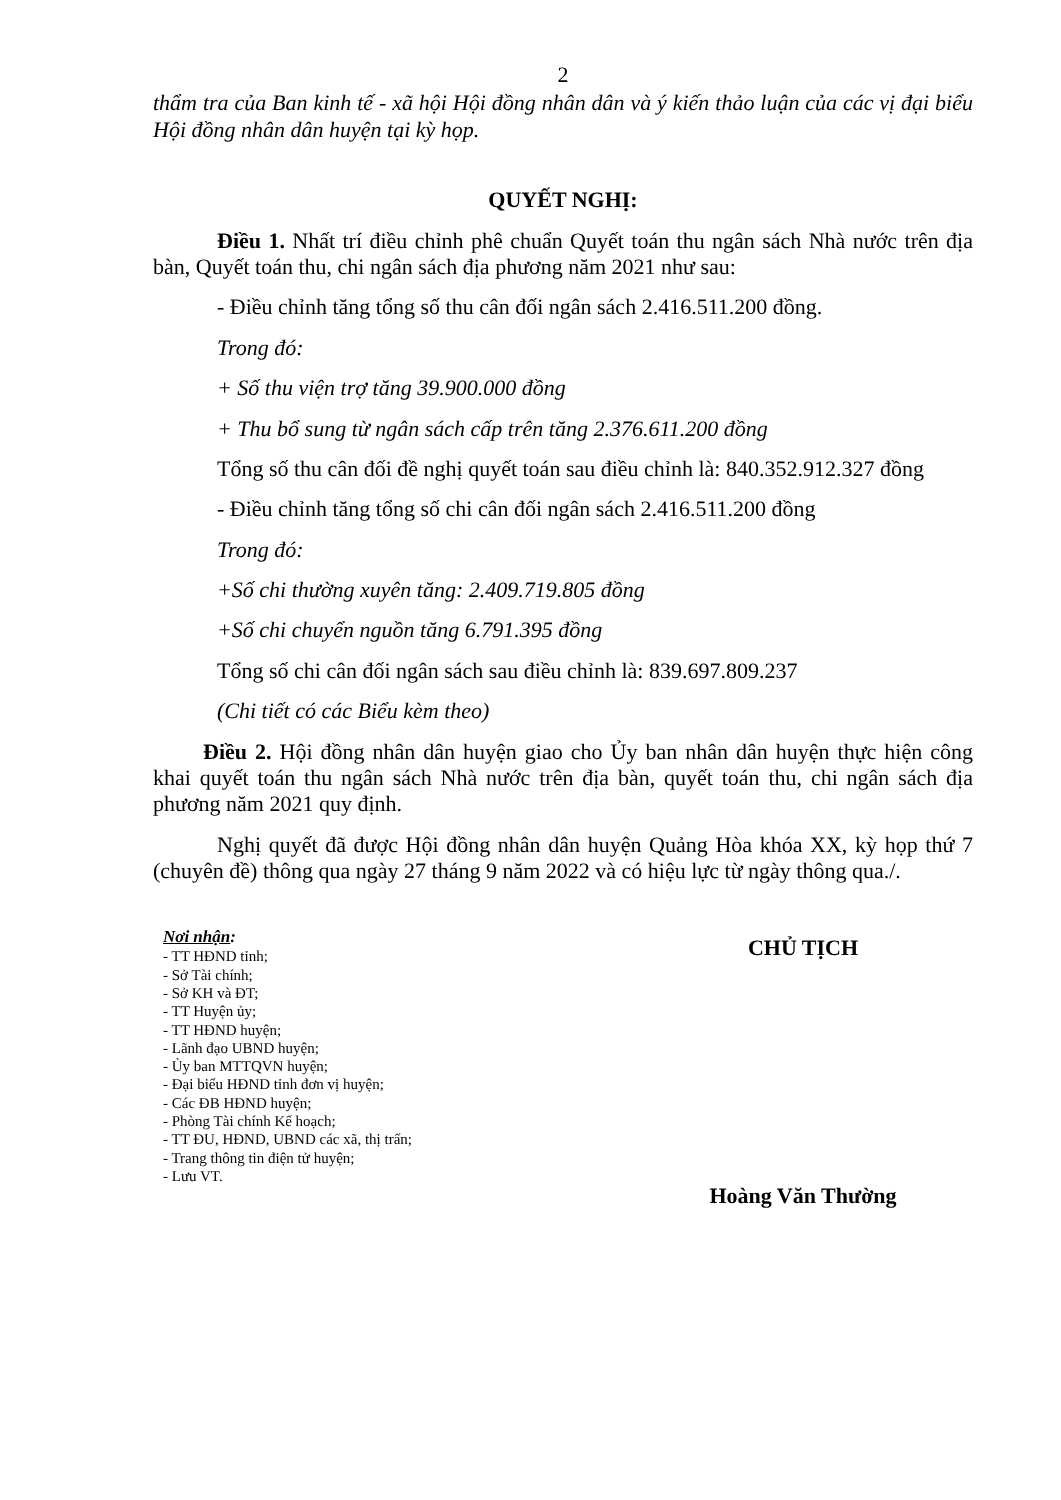2
thẩm tra của Ban kinh tế - xã hội Hội đồng nhân dân và ý kiến thảo luận của các vị đại biểu Hội đồng nhân dân huyện tại kỳ họp.
QUYẾT NGHỊ:
Điều 1. Nhất trí điều chỉnh phê chuẩn Quyết toán thu ngân sách Nhà nước trên địa bàn, Quyết toán thu, chi ngân sách địa phương năm 2021 như sau:
- Điều chỉnh tăng tổng số thu cân đối ngân sách 2.416.511.200 đồng.
Trong đó:
+ Số thu viện trợ tăng 39.900.000 đồng
+ Thu bổ sung từ ngân sách cấp trên tăng 2.376.611.200 đồng
Tổng số thu cân đối đề nghị quyết toán sau điều chỉnh là: 840.352.912.327 đồng
- Điều chỉnh tăng tổng số chi cân đối ngân sách 2.416.511.200 đồng
Trong đó:
+Số chi thường xuyên tăng: 2.409.719.805 đồng
+Số chi chuyển nguồn tăng 6.791.395 đồng
Tổng số chi cân đối ngân sách sau điều chỉnh là: 839.697.809.237
(Chi tiết có các Biểu kèm theo)
Điều 2. Hội đồng nhân dân huyện giao cho Ủy ban nhân dân huyện thực hiện công khai quyết toán thu ngân sách Nhà nước trên địa bàn, quyết toán thu, chi ngân sách địa phương năm 2021 quy định.
Nghị quyết đã được Hội đồng nhân dân huyện Quảng Hòa khóa XX, kỳ họp thứ 7 (chuyên đề) thông qua ngày 27 tháng 9 năm 2022 và có hiệu lực từ ngày thông qua./.
Nơi nhận:
- TT HĐND tỉnh;
- Sở Tài chính;
- Sở KH và ĐT;
- TT Huyện ủy;
- TT HĐND huyện;
- Lãnh đạo UBND huyện;
- Ủy ban MTTQVN huyện;
- Đại biểu HĐND tỉnh đơn vị huyện;
- Các ĐB HĐND huyện;
- Phòng Tài chính Kế hoạch;
- TT ĐU, HĐND, UBND các xã, thị trấn;
- Trang thông tin điện tử huyện;
- Lưu VT.
CHỦ TỊCH
Hoàng Văn Thường